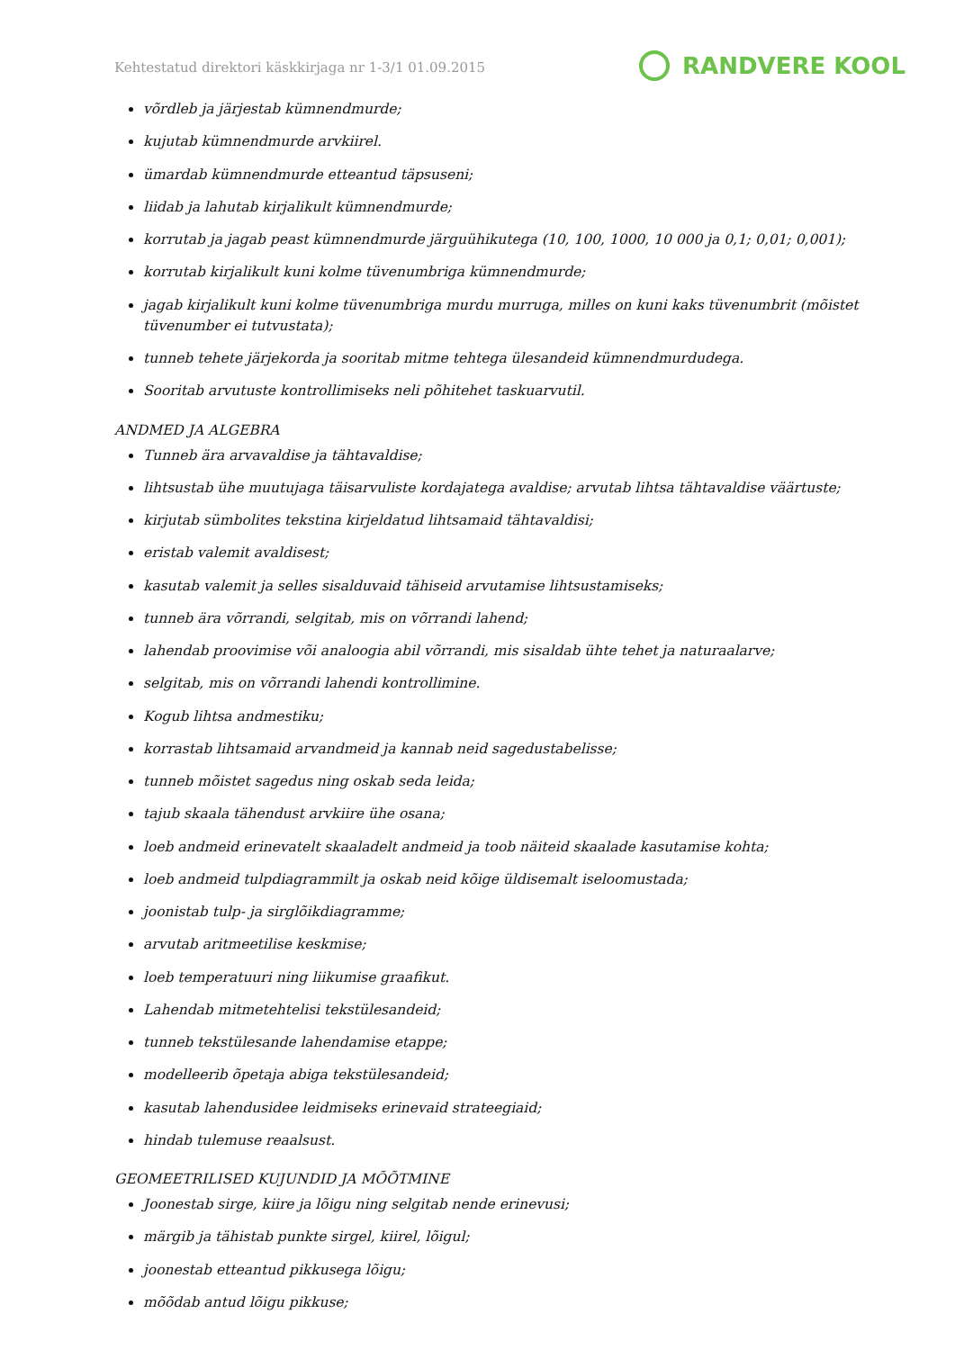Kehtestatud direktori käskkirjaga nr 1-3/1 01.09.2015
RANDVERE KOOL
võrdleb ja järjestab kümnendmurde;
kujutab kümnendmurde arvkiirel.
ümardab kümnendmurde etteantud täpsuseni;
liidab ja lahutab kirjalikult kümnendmurde;
korrutab ja jagab peast kümnendmurde järguühikutega (10, 100, 1000, 10 000 ja 0,1; 0,01; 0,001);
korrutab kirjalikult kuni kolme tüvenumbriga kümnendmurde;
jagab kirjalikult kuni kolme tüvenumbriga murdu murruga, milles on kuni kaks tüvenumbrit (mõistet tüvenumber ei tutvustata);
tunneb tehete järjekorda ja sooritab mitme tehtega ülesandeid kümnendmurdudega.
Sooritab arvutuste kontrollimiseks neli põhitehet taskuarvutil.
ANDMED JA ALGEBRA
Tunneb ära arvavaldise ja tähtavaldise;
lihtsustab ühe muutujaga täisarvuliste kordajatega avaldise; arvutab lihtsa tähtavaldise väärtuste;
kirjutab sümbolites tekstina kirjeldatud lihtsamaid tähtavaldisi;
eristab valemit avaldisest;
kasutab valemit ja selles sisalduvaid tähiseid arvutamise lihtsustamiseks;
tunneb ära võrrandi, selgitab, mis on võrrandi lahend;
lahendab proovimise või analoogia abil võrrandi, mis sisaldab ühte tehet ja naturaalarve;
selgitab, mis on võrrandi lahendi kontrollimine.
Kogub lihtsa andmestiku;
korrastab lihtsamaid arvandmeid ja kannab neid sagedustabelisse;
tunneb mõistet sagedus ning oskab seda leida;
tajub skaala tähendust arvkiire ühe osana;
loeb andmeid erinevatelt skaaladelt andmeid ja toob näiteid skaalade kasutamise kohta;
loeb andmeid tulpdiagrammilt ja oskab neid kõige üldisemalt iseloomustada;
joonistab tulp- ja sirglõikdiagramme;
arvutab aritmeetilise keskmise;
loeb temperatuuri ning liikumise graafikut.
Lahendab mitmetehtelisi tekstülesandeid;
tunneb tekstülesande lahendamise etappe;
modelleerib õpetaja abiga tekstülesandeid;
kasutab lahendusidee leidmiseks erinevaid strateegiaid;
hindab tulemuse reaalsust.
GEOMEETRILISED KUJUNDID JA MÕÕTMINE
Joonestab sirge, kiire ja lõigu ning selgitab nende erinevusi;
märgib ja tähistab punkte sirgel, kiirel, lõigul;
joonestab etteantud pikkusega lõigu;
mõõdab antud lõigu pikkuse;